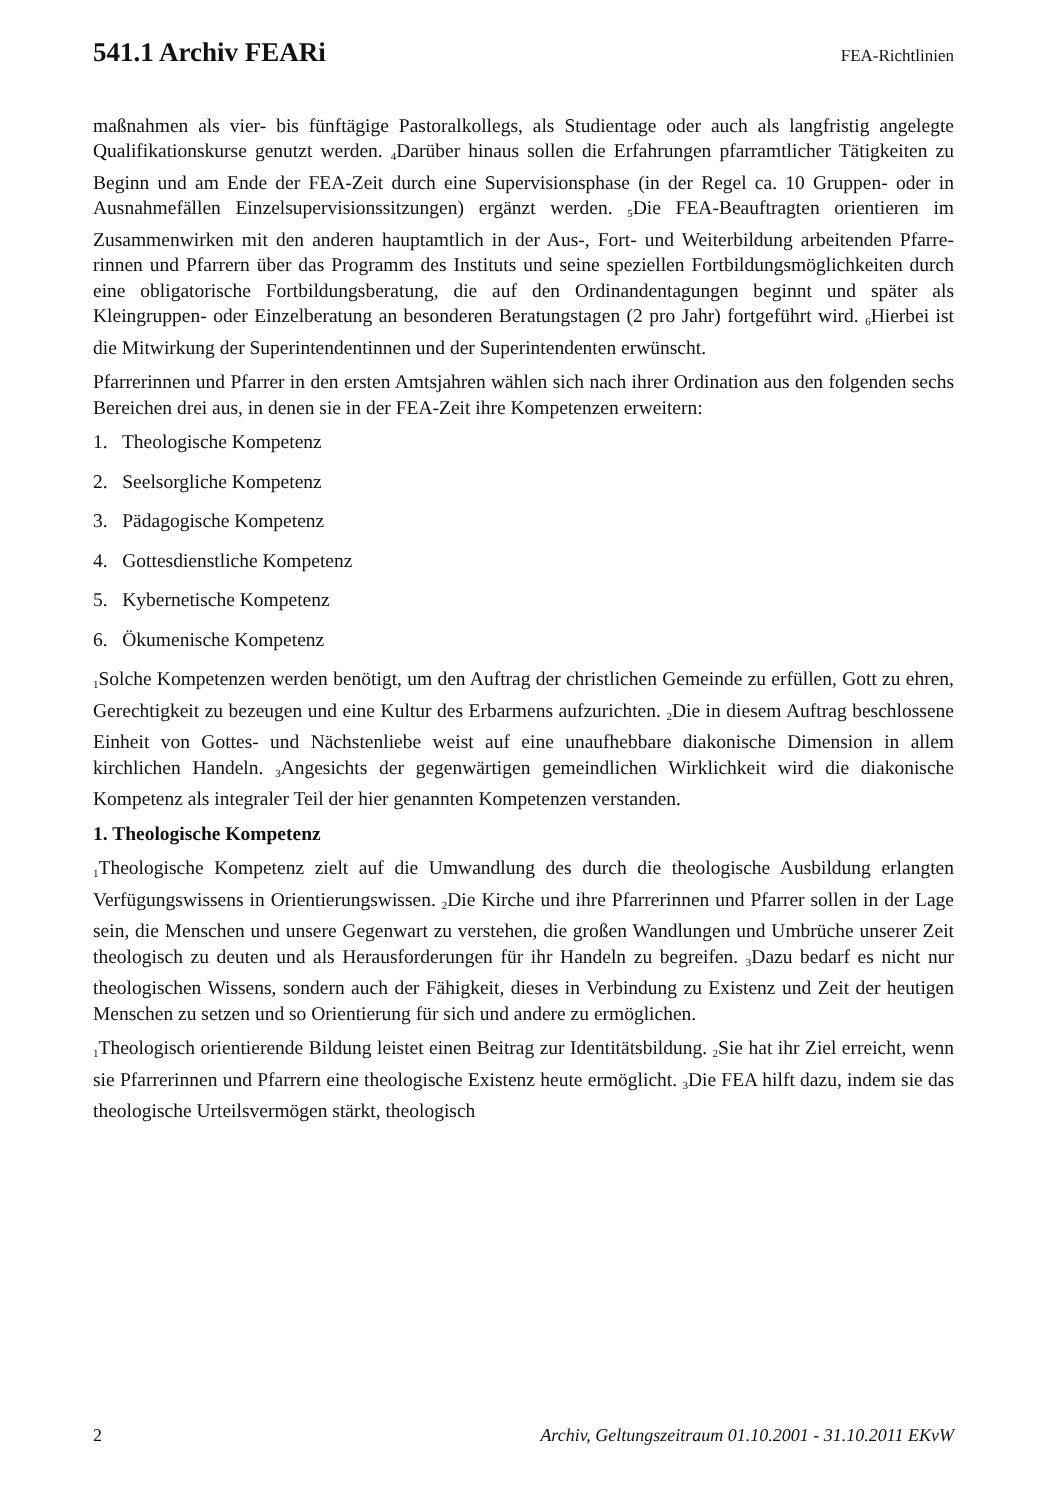541.1 Archiv FEARi
FEA-Richtlinien
maßnahmen als vier- bis fünftägige Pastoralkollegs, als Studientage oder auch als lang­fristig angelegte Qualifikationskurse genutzt werden. <sub>4</sub>Darüber hinaus sollen die Erfah­rungen pfarramtlicher Tätigkeiten zu Beginn und am Ende der FEA-Zeit durch eine Su­pervisionsphase (in der Regel ca. 10 Gruppen- oder in Ausnahmefällen Einzelsupervisi­onssitzungen) ergänzt werden. <sub>5</sub>Die FEA-Beauftragten orientieren im Zusammenwirken mit den anderen hauptamtlich in der Aus-, Fort- und Weiterbildung arbeitenden Pfarre­rinnen und Pfarrern über das Programm des Instituts und seine speziellen Fortbildungs­möglichkeiten durch eine obligatorische Fortbildungsberatung, die auf den Ordinanden­tagungen beginnt und später als Kleingruppen- oder Einzelberatung an besonderen Bera­tungstagen (2 pro Jahr) fortgeführt wird. <sub>6</sub>Hierbei ist die Mitwirkung der Superintenden­tinnen und der Superintendenten erwünscht.
Pfarrerinnen und Pfarrer in den ersten Amtsjahren wählen sich nach ihrer Ordination aus den folgenden sechs Bereichen drei aus, in denen sie in der FEA-Zeit ihre Kompetenzen erweitern:
1. Theologische Kompetenz
2. Seelsorgliche Kompetenz
3. Pädagogische Kompetenz
4. Gottesdienstliche Kompetenz
5. Kybernetische Kompetenz
6. Ökumenische Kompetenz
<sub>1</sub>Solche Kompetenzen werden benötigt, um den Auftrag der christlichen Gemeinde zu erfüllen, Gott zu ehren, Gerechtigkeit zu bezeugen und eine Kultur des Erbarmens aufzu­richten. <sub>2</sub>Die in diesem Auftrag beschlossene Einheit von Gottes- und Nächstenliebe weist auf eine unaufhebbare diakonische Dimension in allem kirchlichen Handeln. <sub>3</sub>Angesichts der gegenwärtigen gemeindlichen Wirklichkeit wird die diakonische Kompetenz als in­tegraler Teil der hier genannten Kompetenzen verstanden.
1. Theologische Kompetenz
<sub>1</sub>Theologische Kompetenz zielt auf die Umwandlung des durch die theologische Ausbil­dung erlangten Verfügungswissens in Orientierungswissen. <sub>2</sub>Die Kirche und ihre Pfarre­rinnen und Pfarrer sollen in der Lage sein, die Menschen und unsere Gegenwart zu ver­stehen, die großen Wandlungen und Umbrüche unserer Zeit theologisch zu deuten und als Herausforderungen für ihr Handeln zu begreifen. <sub>3</sub>Dazu bedarf es nicht nur theologischen Wissens, sondern auch der Fähigkeit, dieses in Verbindung zu Existenz und Zeit der heu­tigen Menschen zu setzen und so Orientierung für sich und andere zu ermöglichen.
<sub>1</sub>Theologisch orientierende Bildung leistet einen Beitrag zur Identitätsbildung. <sub>2</sub>Sie hat ihr Ziel erreicht, wenn sie Pfarrerinnen und Pfarrern eine theologische Existenz heute ermög­licht. <sub>3</sub>Die FEA hilft dazu, indem sie das theologische Urteilsvermögen stärkt, theologisch
2 Archiv, Geltungszeitraum 01.10.2001 - 31.10.2011 EKvW